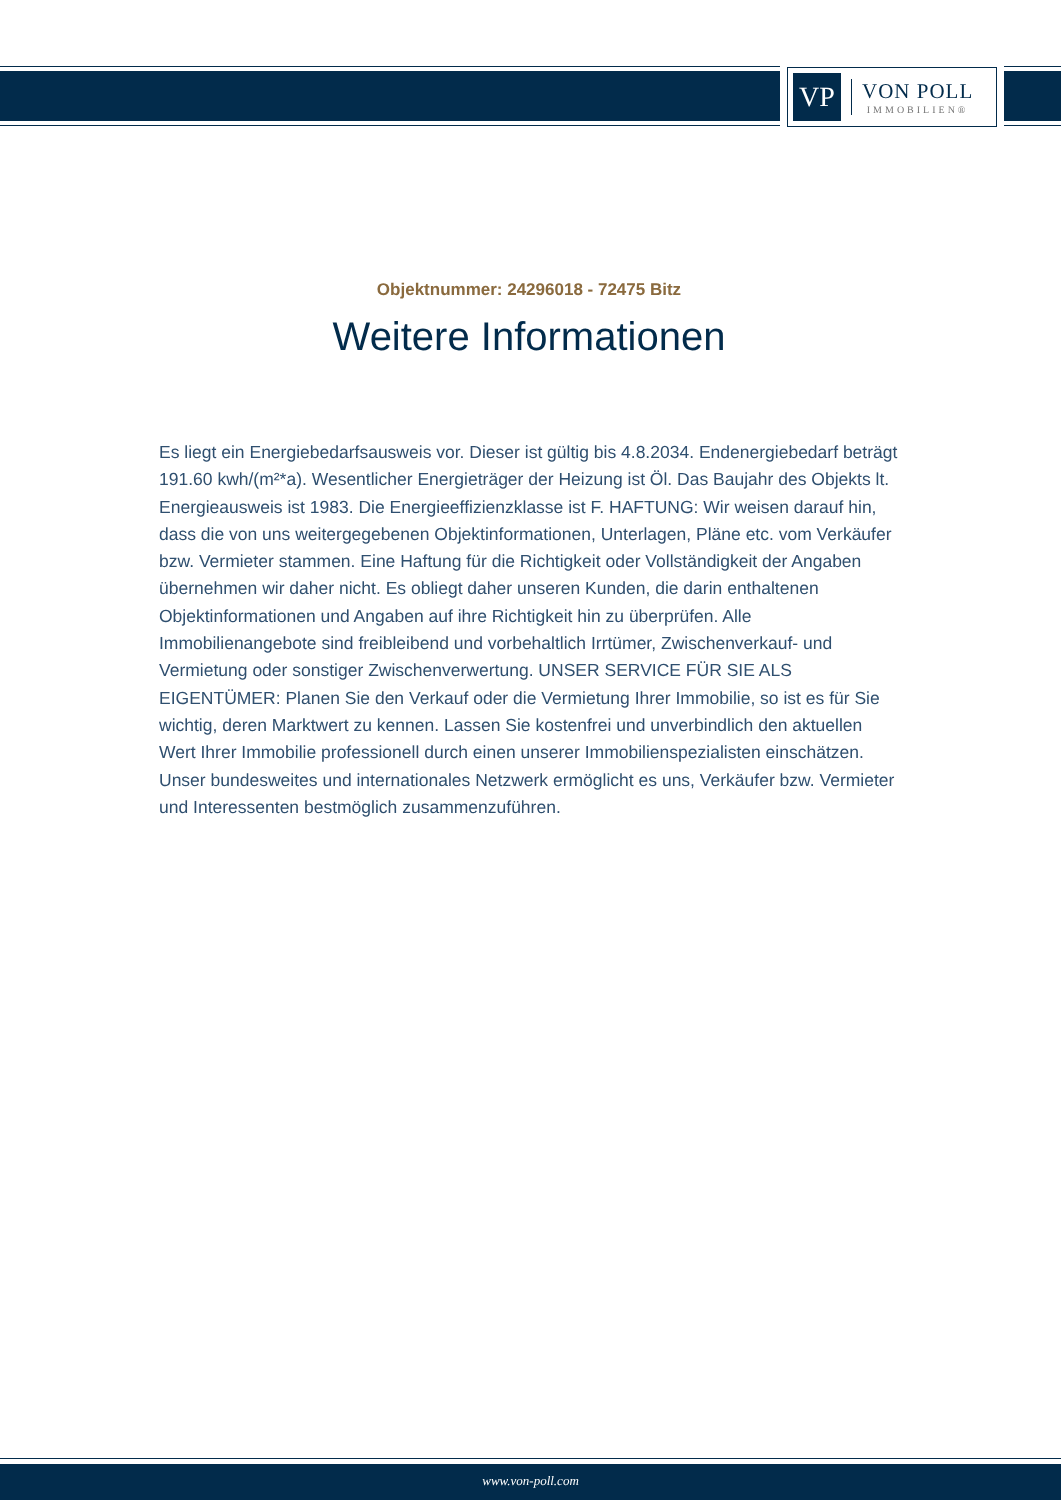VP
VON POLL
IMMOBILIEN®
Objektnummer: 24296018 - 72475 Bitz
Weitere Informationen
Es liegt ein Energiebedarfsausweis vor. Dieser ist gültig bis 4.8.2034. Endenergiebedarf beträgt 191.60 kwh/(m²*a). Wesentlicher Energieträger der Heizung ist Öl. Das Baujahr des Objekts lt. Energieausweis ist 1983. Die Energieeffizienzklasse ist F. HAFTUNG: Wir weisen darauf hin, dass die von uns weitergegebenen Objektinformationen, Unterlagen, Pläne etc. vom Verkäufer bzw. Vermieter stammen. Eine Haftung für die Richtigkeit oder Vollständigkeit der Angaben übernehmen wir daher nicht. Es obliegt daher unseren Kunden, die darin enthaltenen Objektinformationen und Angaben auf ihre Richtigkeit hin zu überprüfen. Alle Immobilienangebote sind freibleibend und vorbehaltlich Irrtümer, Zwischenverkauf- und Vermietung oder sonstiger Zwischenverwertung. UNSER SERVICE FÜR SIE ALS EIGENTÜMER: Planen Sie den Verkauf oder die Vermietung Ihrer Immobilie, so ist es für Sie wichtig, deren Marktwert zu kennen. Lassen Sie kostenfrei und unverbindlich den aktuellen Wert Ihrer Immobilie professionell durch einen unserer Immobilienspezialisten einschätzen. Unser bundesweites und internationales Netzwerk ermöglicht es uns, Verkäufer bzw. Vermieter und Interessenten bestmöglich zusammenzuführen.
www.von-poll.com